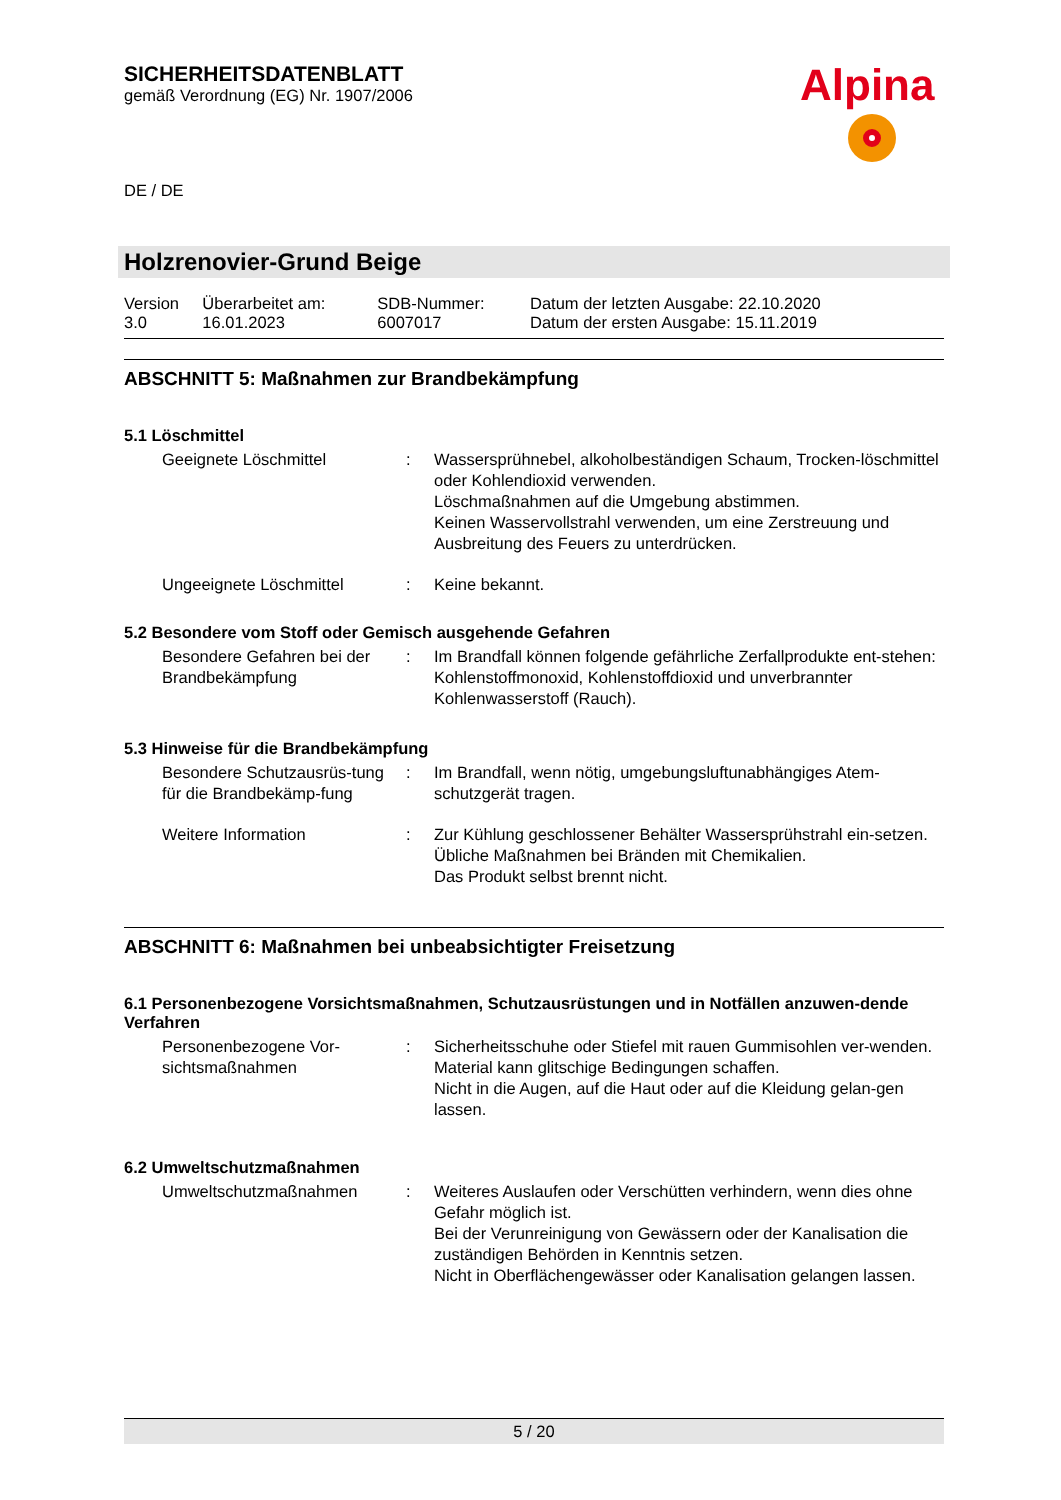Alpina
SICHERHEITSDATENBLATT
gemäß Verordnung (EG) Nr. 1907/2006
DE / DE
Holzrenovier-Grund Beige
| Version 3.0 | Überarbeitet am: 16.01.2023 | SDB-Nummer: 6007017 | Datum der letzten Ausgabe: 22.10.2020 Datum der ersten Ausgabe: 15.11.2019 |
ABSCHNITT 5: Maßnahmen zur Brandbekämpfung
5.1 Löschmittel
| Geeignete Löschmittel | : | Wassersprühnebel, alkoholbeständigen Schaum, Trocken-löschmittel oder Kohlendioxid verwenden. Löschmaßnahmen auf die Umgebung abstimmen. Keinen Wasservollstrahl verwenden, um eine Zerstreuung und Ausbreitung des Feuers zu unterdrücken. |
| Ungeeignete Löschmittel | : | Keine bekannt. |
5.2 Besondere vom Stoff oder Gemisch ausgehende Gefahren
| Besondere Gefahren bei der Brandbekämpfung | : | Im Brandfall können folgende gefährliche Zerfallprodukte ent-stehen: Kohlenstoffmonoxid, Kohlenstoffdioxid und unverbrannter Kohlenwasserstoff (Rauch). |
5.3 Hinweise für die Brandbekämpfung
| Besondere Schutzausrüs-tung für die Brandbekämp-fung | : | Im Brandfall, wenn nötig, umgebungsluftunabhängiges Atem-schutzgerät tragen. |
| Weitere Information | : | Zur Kühlung geschlossener Behälter Wassersprühstrahl ein-setzen. Übliche Maßnahmen bei Bränden mit Chemikalien. Das Produkt selbst brennt nicht. |
ABSCHNITT 6: Maßnahmen bei unbeabsichtigter Freisetzung
6.1 Personenbezogene Vorsichtsmaßnahmen, Schutzausrüstungen und in Notfällen anzuwen-dende Verfahren
| Personenbezogene Vor-sichtsmaßnahmen | : | Sicherheitsschuhe oder Stiefel mit rauen Gummisohlen ver-wenden. Material kann glitschige Bedingungen schaffen. Nicht in die Augen, auf die Haut oder auf die Kleidung gelan-gen lassen. |
6.2 Umweltschutzmaßnahmen
| Umweltschutzmaßnahmen | : | Weiteres Auslaufen oder Verschütten verhindern, wenn dies ohne Gefahr möglich ist. Bei der Verunreinigung von Gewässern oder der Kanalisation die zuständigen Behörden in Kenntnis setzen. Nicht in Oberflächengewässer oder Kanalisation gelangen lassen. |
5 / 20